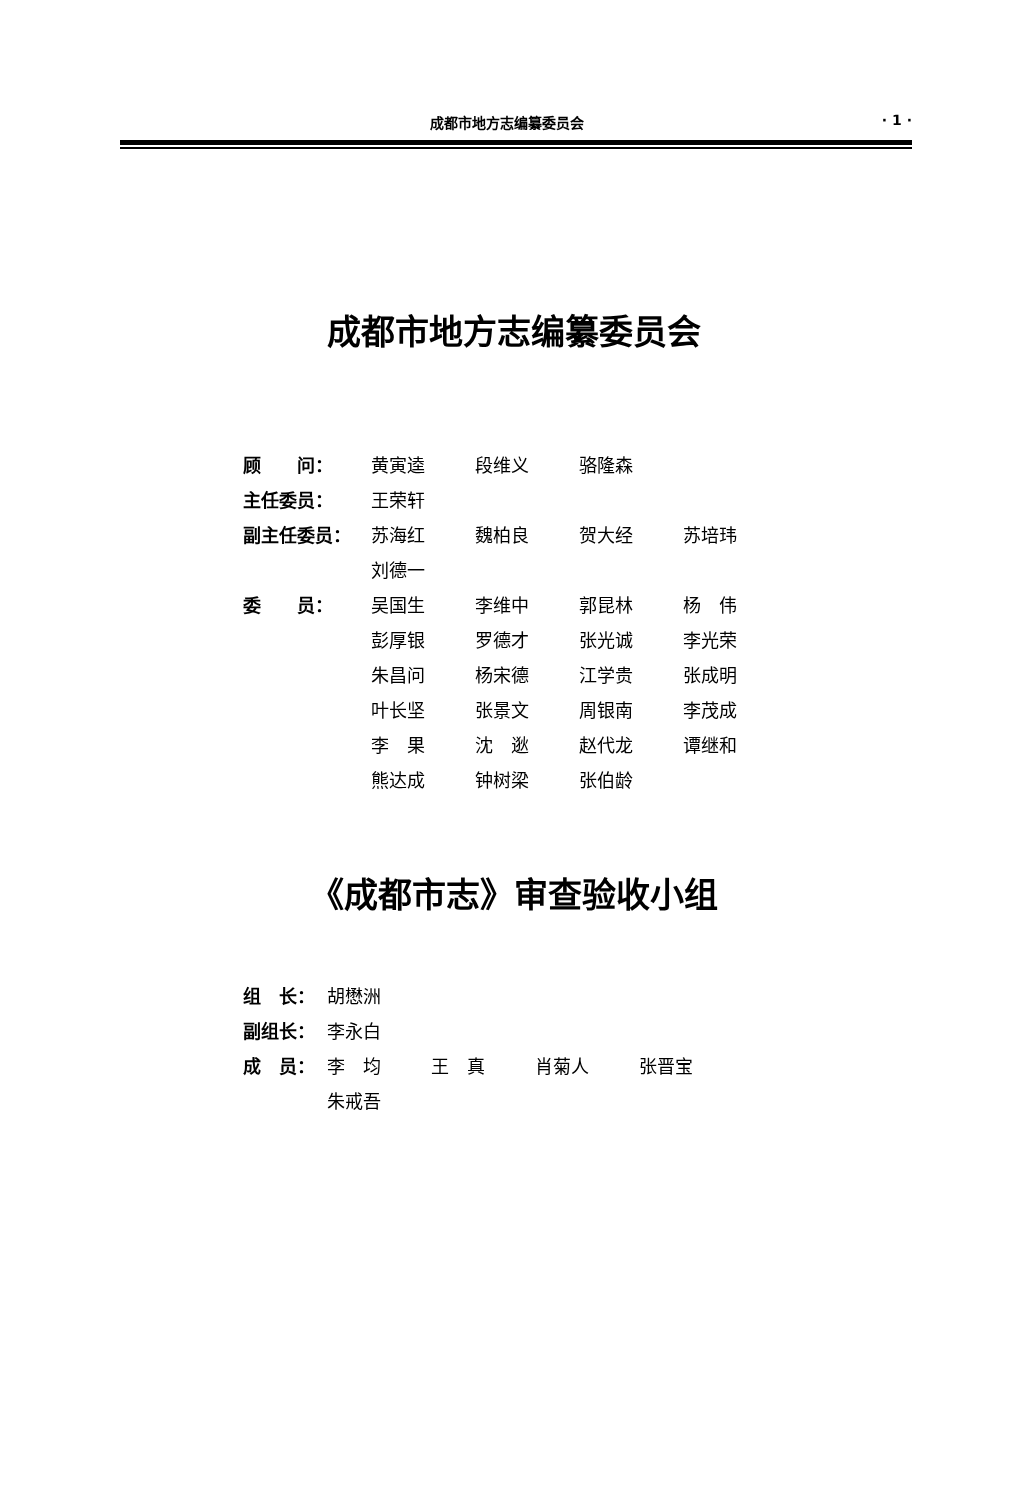成都市地方志编纂委员会 · 1 ·
成都市地方志编纂委员会
| 顾 问： | 黄寅逵 | 段维义 | 骆隆森 | |
| 主任委员： | 王荣轩 | | | |
| 副主任委员： | 苏海红 | 魏柏良 | 贺大经 | 苏培玮 |
| | 刘德一 | | | |
| 委 员： | 吴国生 | 李维中 | 郭昆林 | 杨 伟 |
| | 彭厚银 | 罗德才 | 张光诚 | 李光荣 |
| | 朱昌问 | 杨宋德 | 江学贵 | 张成明 |
| | 叶长坚 | 张景文 | 周银南 | 李茂成 |
| | 李 果 | 沈 逖 | 赵代龙 | 谭继和 |
| | 熊达成 | 钟树梁 | 张伯龄 | |
《成都市志》审查验收小组
| 组 长： | 胡懋洲 | | | |
| 副组长： | 李永白 | | | |
| 成 员： | 李 均 | 王 真 | 肖菊人 | 张晋宝 |
| | 朱戒吾 | | | |